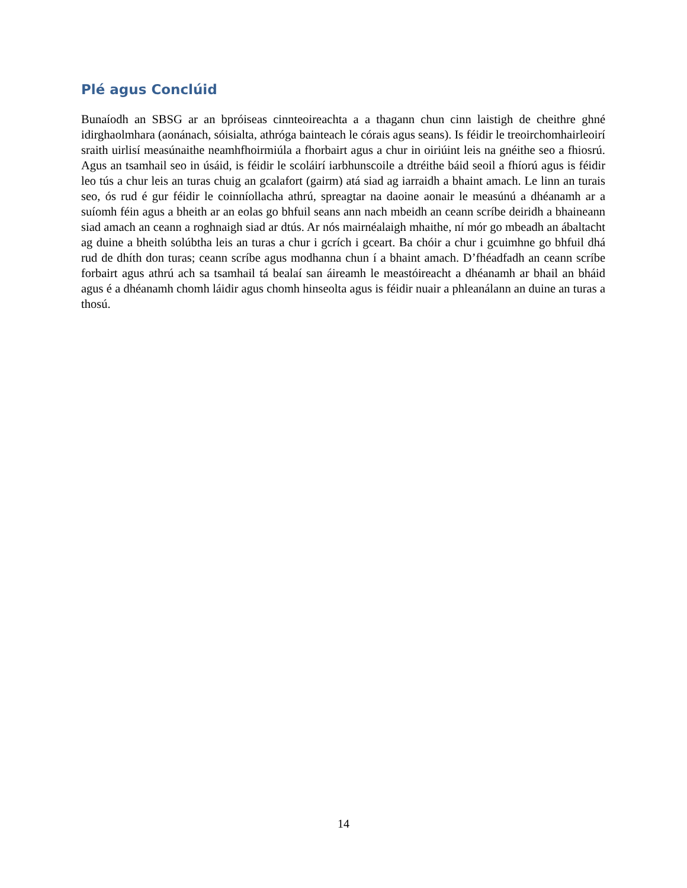Plé agus Conclúid
Bunaíodh an SBSG ar an bpróiseas cinnteoireachta a a thagann chun cinn laistigh de cheithre ghné idirghaolmhara (aonánach, sóisialta, athróga bainteach le córais agus seans). Is féidir le treoirchomhairleoirí sraith uirlisí measúnaithe neamhfhoirmiúla a fhorbairt agus a chur in oiriúint leis na gnéithe seo a fhiosrú. Agus an tsamhail seo in úsáid, is féidir le scoláirí iarbhunscoile a dtréithe báid seoil a fhíorú agus is féidir leo tús a chur leis an turas chuig an gcalafort (gairm) atá siad ag iarraidh a bhaint amach. Le linn an turais seo, ós rud é gur féidir le coinníollacha athrú, spreagtar na daoine aonair le measúnú a dhéanamh ar a suíomh féin agus a bheith ar an eolas go bhfuil seans ann nach mbeidh an ceann scríbe deiridh a bhaineann siad amach an ceann a roghnaigh siad ar dtús. Ar nós mairnéalaigh mhaithe, ní mór go mbeadh an ábaltacht ag duine a bheith solúbtha leis an turas a chur i gcrích i gceart. Ba chóir a chur i gcuimhne go bhfuil dhá rud de dhíth don turas; ceann scríbe agus modhanna chun í a bhaint amach. D’fhéadfadh an ceann scríbe forbairt agus athrú ach sa tsamhail tá bealaí san áireamh le meastóireacht a dhéanamh ar bhail an bháid agus é a dhéanamh chomh láidir agus chomh hinseolta agus is féidir nuair a phleanálann an duine an turas a thosú.
14